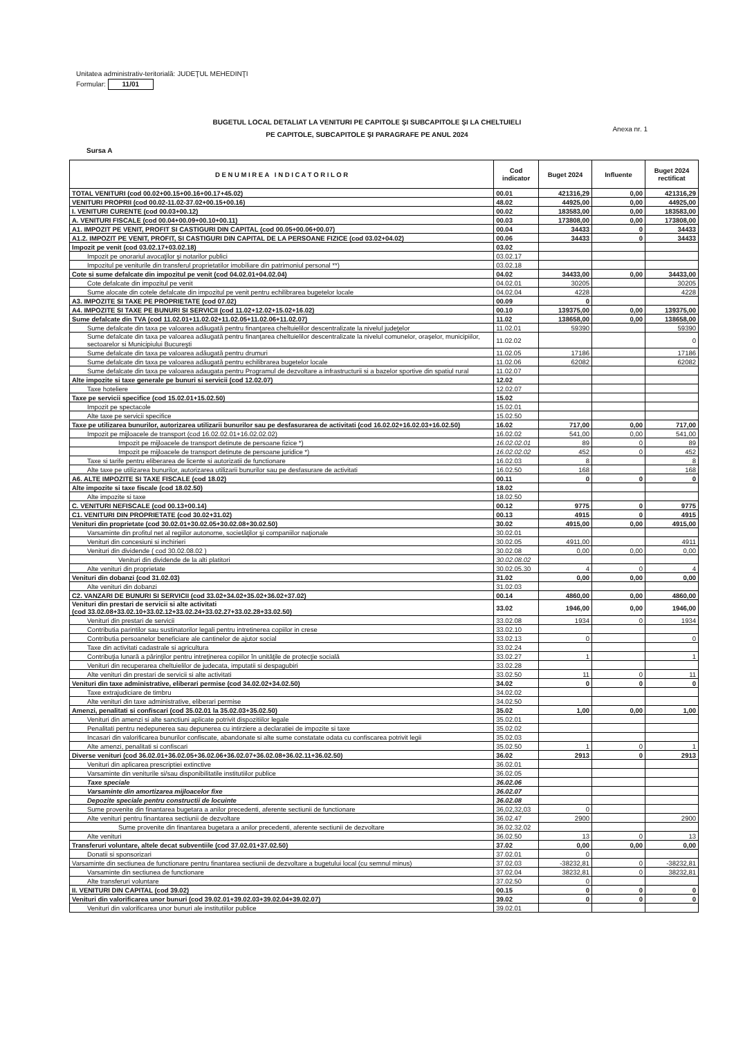Unitatea administrativ-teritorială: JUDEŢUL MEHEDINŢI
Formular: 11/01
BUGETUL LOCAL DETALIAT LA VENITURI PE CAPITOLE ŞI SUBCAPITOLE ŞI LA CHELTUIELI
PE CAPITOLE, SUBCAPITOLE ŞI PARAGRAFE PE ANUL 2024
Anexa nr. 1
Sursa A
| D E N U M I R E A I N D I C A T O R I L O R | Cod indicator | Buget 2024 | Influente | Buget 2024 rectificat |
| --- | --- | --- | --- | --- |
| TOTAL VENITURI (cod 00.02+00.15+00.16+00.17+45.02) | 00.01 | 421316,29 | 0,00 | 421316,29 |
| VENITURI PROPRII (cod 00.02-11.02-37.02+00.15+00.16) | 48.02 | 44925,00 | 0,00 | 44925,00 |
| I. VENITURI CURENTE (cod 00.03+00.12) | 00.02 | 183583,00 | 0,00 | 183583,00 |
| A. VENITURI FISCALE (cod 00.04+00.09+00.10+00.11) | 00.03 | 173808,00 | 0,00 | 173808,00 |
| A1. IMPOZIT PE VENIT, PROFIT SI CASTIGURI DIN CAPITAL (cod 00.05+00.06+00.07) | 00.04 | 34433 | 0 | 34433 |
| A1.2. IMPOZIT PE VENIT, PROFIT, SI CASTIGURI DIN CAPITAL DE LA PERSOANE FIZICE (cod 03.02+04.02) | 00.06 | 34433 | 0 | 34433 |
| Impozit pe venit (cod 03.02.17+03.02.18) | 03.02 | | | |
| Impozit pe onorariul avocaţilor şi notarilor publici | 03.02.17 | | | |
| Impozitul pe veniturile din transferul proprietatilor imobiliare din patrimoniul personal **) | 03.02.18 | | | |
| Cote si sume defalcate din impozitul pe venit (cod 04.02.01+04.02.04) | 04.02 | 34433,00 | 0,00 | 34433,00 |
| Cote defalcate din impozitul pe venit | 04.02.01 | 30205 | | 30205 |
| Sume alocate din cotele defalcate din impozitul pe venit pentru echilibrarea bugetelor locale | 04.02.04 | 4228 | | 4228 |
| A3. IMPOZITE SI TAXE PE PROPRIETATE (cod 07.02) | 00.09 | 0 | | |
| A4. IMPOZITE SI TAXE PE BUNURI SI SERVICII (cod 11.02+12.02+15.02+16.02) | 00.10 | 139375,00 | 0,00 | 139375,00 |
| Sume defalcate din TVA (cod 11.02.01+11.02.02+11.02.05+11.02.06+11.02.07) | 11.02 | 138658,00 | 0,00 | 138658,00 |
| Sume defalcate din taxa pe valoarea adăugată pentru finanţarea cheltuielilor descentralizate la nivelul judeţelor | 11.02.01 | 59390 | | 59390 |
| Sume defalcate din taxa pe valoarea adăugată pentru finanţarea cheltuielilor descentralizate la nivelul comunelor, oraşelor, municipiilor, sectoarelor si Municipiului Bucureşti | 11.02.02 | | | 0 |
| Sume defalcate din taxa pe valoarea adăugată pentru drumuri | 11.02.05 | 17186 | | 17186 |
| Sume defalcate din taxa pe valoarea adăugată pentru echilibrarea bugetelor locale | 11.02.06 | 62082 | | 62082 |
| Sume defalcate din taxa pe valoarea adaugata pentru Programul de dezvoltare a infrastructurii si a bazelor sportive din spatiul rural | 11.02.07 | | | |
| Alte impozite si taxe generale pe bunuri si servicii (cod 12.02.07) | 12.02 | | | |
| Taxe hoteliere | 12.02.07 | | | |
| Taxe pe servicii specifice (cod 15.02.01+15.02.50) | 15.02 | | | |
| Impozit pe spectacole | 15.02.01 | | | |
| Alte taxe pe servicii specifice | 15.02.50 | | | |
| Taxe pe utilizarea bunurilor, autorizarea utilizarii bunurilor sau pe desfasurarea de activitati (cod 16.02.02+16.02.03+16.02.50) | 16.02 | 717,00 | 0,00 | 717,00 |
| Impozit pe mijloacele de transport (cod 16.02.02.01+16.02.02.02) | 16.02.02 | 541,00 | 0,00 | 541,00 |
| Impozit pe mijloacele de transport detinute de persoane fizice *) | 16.02.02.01 | 89 | 0 | 89 |
| Impozit pe mijloacele de transport detinute de persoane juridice *) | 16.02.02.02 | 452 | 0 | 452 |
| Taxe si tarife pentru eliberarea de licente si autorizatii de functionare | 16.02.03 | 8 | | 8 |
| Alte taxe pe utilizarea bunurilor, autorizarea utilizarii bunurilor sau pe desfasurare de activitati | 16.02.50 | 168 | | 168 |
| A6. ALTE IMPOZITE SI TAXE FISCALE (cod 18.02) | 00.11 | 0 | 0 | 0 |
| Alte impozite si taxe fiscale (cod 18.02.50) | 18.02 | | | |
| Alte impozite si taxe | 18.02.50 | | | |
| C. VENITURI NEFISCALE (cod 00.13+00.14) | 00.12 | 9775 | 0 | 9775 |
| C1. VENITURI DIN PROPRIETATE (cod 30.02+31.02) | 00.13 | 4915 | 0 | 4915 |
| Venituri din proprietate (cod 30.02.01+30.02.05+30.02.08+30.02.50) | 30.02 | 4915,00 | 0,00 | 4915,00 |
| Varsaminte din profitul net al regiilor autonome, societăţilor şi companiilor naţionale | 30.02.01 | | | |
| Venituri din concesiuni si inchirieri | 30.02.05 | 4911,00 | | 4911 |
| Venituri din dividende ( cod 30.02.08.02 ) | 30.02.08 | 0,00 | 0,00 | 0,00 |
| Venituri din dividende de la alti platitori | 30.02.08.02 | | | |
| Alte venituri din proprietate | 30.02.05.30 | 4 | 0 | 4 |
| Venituri din dobanzi (cod 31.02.03) | 31.02 | 0,00 | 0,00 | 0,00 |
| Alte venituri din dobanzi | 31.02.03 | | | |
| C2. VANZARI DE BUNURI SI SERVICII (cod 33.02+34.02+35.02+36.02+37.02) | 00.14 | 4860,00 | 0,00 | 4860,00 |
| Venituri din prestari de servicii si alte activitati (cod 33.02.08+33.02.10+33.02.12+33.02.24+33.02.27+33.02.28+33.02.50) | 33.02 | 1946,00 | 0,00 | 1946,00 |
| Venituri din prestari de servicii | 33.02.08 | 1934 | 0 | 1934 |
| Contributia parintilor sau sustinatorilor legali pentru intretinerea copiilor in crese | 33.02.10 | | | |
| Contributia persoanelor beneficiare ale cantinelor de ajutor social | 33.02.13 | 0 | | 0 |
| Taxe din activitati cadastrale si agricultura | 33.02.24 | | | |
| Contribuţia lunară a părinţilor pentru intreţinerea copiilor în unităţile de protecţie socială | 33.02.27 | 1 | | 1 |
| Venituri din recuperarea cheltuielilor de judecata, imputatii si despagubiri | 33.02.28 | | | |
| Alte venituri din prestari de servicii si alte activitati | 33.02.50 | 11 | 0 | 11 |
| Venituri din taxe administrative, eliberari permise (cod 34.02.02+34.02.50) | 34.02 | 0 | 0 | 0 |
| Taxe extrajudiciare de timbru | 34.02.02 | | | |
| Alte venituri din taxe administrative, eliberari permise | 34.02.50 | | | |
| Amenzi, penalitati si confiscari (cod 35.02.01 la 35.02.03+35.02.50) | 35.02 | 1,00 | 0,00 | 1,00 |
| Venituri din amenzi si alte sanctiuni aplicate potrivit dispozitiilor legale | 35.02.01 | | | |
| Penalitati pentru nedepunerea sau depunerea cu intirziere a declaratiei de impozite si taxe | 35.02.02 | | | |
| Incasari din valorificarea bunurilor confiscate, abandonate si alte sume constatate odata cu confiscarea potrivit legii | 35.02.03 | | | |
| Alte amenzi, penalitati si confiscari | 35.02.50 | 1 | 0 | 1 |
| Diverse venituri (cod 36.02.01+36.02.05+36.02.06+36.02.07+36.02.08+36.02.11+36.02.50) | 36.02 | 2913 | 0 | 2913 |
| Venituri din aplicarea prescriptiei extinctive | 36.02.01 | | | |
| Varsaminte din veniturile si/sau disponibilitatile institutiilor publice | 36.02.05 | | | |
| Taxe speciale | 36.02.06 | | | |
| Varsaminte din amortizarea mijloacelor fixe | 36.02.07 | | | |
| Depozite speciale pentru constructii de locuinte | 36.02.08 | | | |
| Sume provenite din finantarea bugetara a anilor precedenti, aferente sectiunii de functionare | 36,02,32,03 | 0 | | |
| Alte venituri pentru finantarea sectiunii de dezvoltare | 36.02.47 | 2900 | | 2900 |
| Sume provenite din finantarea bugetara a anilor precedenti, aferente sectiunii de dezvoltare | 36.02.32.02 | | | |
| Alte venituri | 36.02.50 | 13 | 0 | 13 |
| Transferuri voluntare, altele decat subventiile (cod 37.02.01+37.02.50) | 37.02 | 0,00 | 0,00 | 0,00 |
| Donatii si sponsorizari | 37.02.01 | 0 | | |
| Varsaminte din sectiunea de functionare pentru finantarea sectiunii de dezvoltare a bugetului local (cu semnul minus) | 37.02.03 | -38232,81 | 0 | -38232,81 |
| Varsaminte din sectiunea de functionare | 37.02.04 | 38232,81 | 0 | 38232,81 |
| Alte transferuri voluntare | 37.02.50 | 0 | | |
| II. VENITURI DIN CAPITAL (cod 39.02) | 00.15 | 0 | 0 | 0 |
| Venituri din valorificarea unor bunuri (cod 39.02.01+39.02.03+39.02.04+39.02.07) | 39.02 | 0 | 0 | 0 |
| Venituri din valorificarea unor bunuri ale institutiilor publice | 39.02.01 | | | |